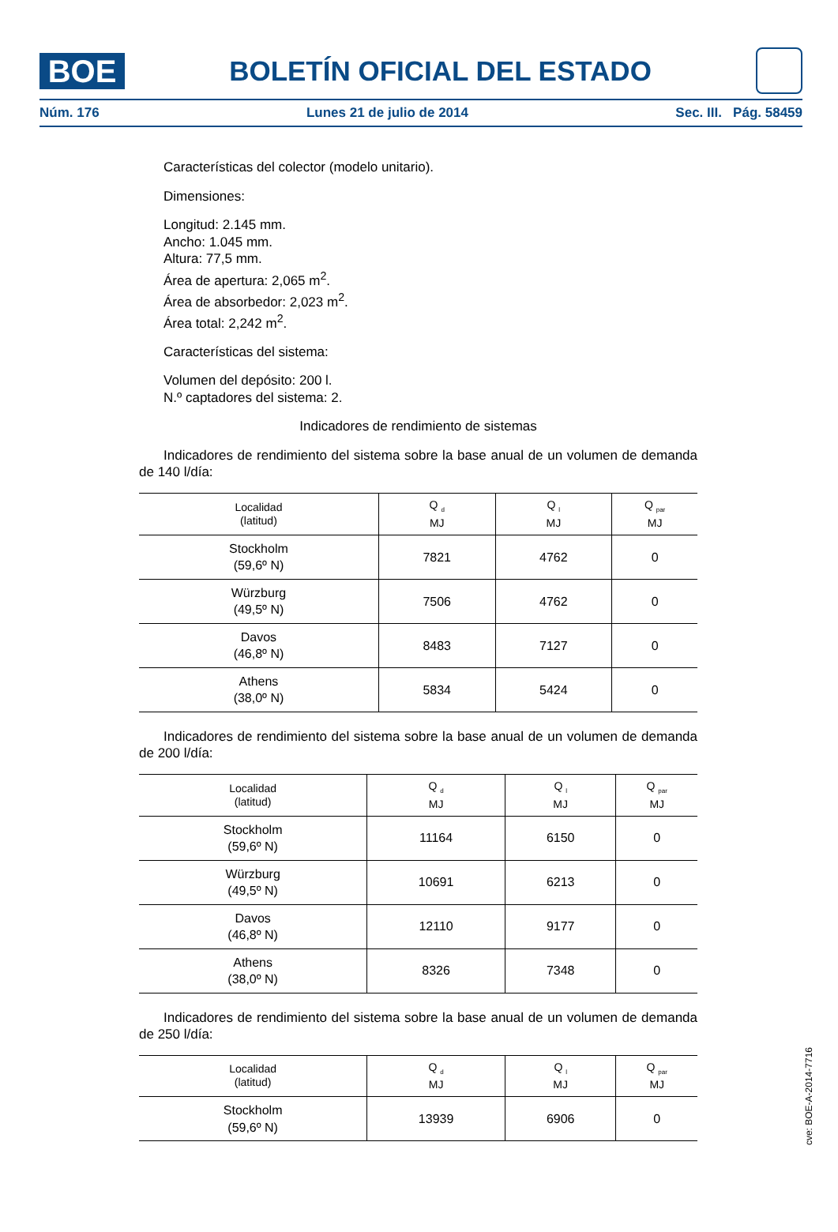BOE
BOLETÍN OFICIAL DEL ESTADO
Núm. 176 Lunes 21 de julio de 2014 Sec. III. Pág. 58459
Características del colector (modelo unitario).
Dimensiones:
Longitud: 2.145 mm.
Ancho: 1.045 mm.
Altura: 77,5 mm.
Área de apertura: 2,065 m<sup>2</sup>.
Área de absorbedor: 2,023 m<sup>2</sup>.
Área total: 2,242 m<sup>2</sup>.
Características del sistema:
Volumen del depósito: 200 l.
N.º captadores del sistema: 2.
Indicadores de rendimiento de sistemas
Indicadores de rendimiento del sistema sobre la base anual de un volumen de demanda de 140 l/día:
| Localidad (latitud) | Q <sub>d</sub> MJ | Q <sub>l</sub> MJ | Q <sub>par</sub> MJ |
| --- | --- | --- | --- |
| Stockholm (59,6º N) | 7821 | 4762 | 0 |
| Würzburg (49,5º N) | 7506 | 4762 | 0 |
| Davos (46,8º N) | 8483 | 7127 | 0 |
| Athens (38,0º N) | 5834 | 5424 | 0 |
Indicadores de rendimiento del sistema sobre la base anual de un volumen de demanda de 200 l/día:
| Localidad (latitud) | Q <sub>d</sub> MJ | Q <sub>l</sub> MJ | Q <sub>par</sub> MJ |
| --- | --- | --- | --- |
| Stockholm (59,6º N) | 11164 | 6150 | 0 |
| Würzburg (49,5º N) | 10691 | 6213 | 0 |
| Davos (46,8º N) | 12110 | 9177 | 0 |
| Athens (38,0º N) | 8326 | 7348 | 0 |
Indicadores de rendimiento del sistema sobre la base anual de un volumen de demanda de 250 l/día:
| Localidad (latitud) | Q <sub>d</sub> MJ | Q <sub>l</sub> MJ | Q <sub>par</sub> MJ |
| --- | --- | --- | --- |
| Stockholm (59,6º N) | 13939 | 6906 | 0 |
cve: BOE-A-2014-7716